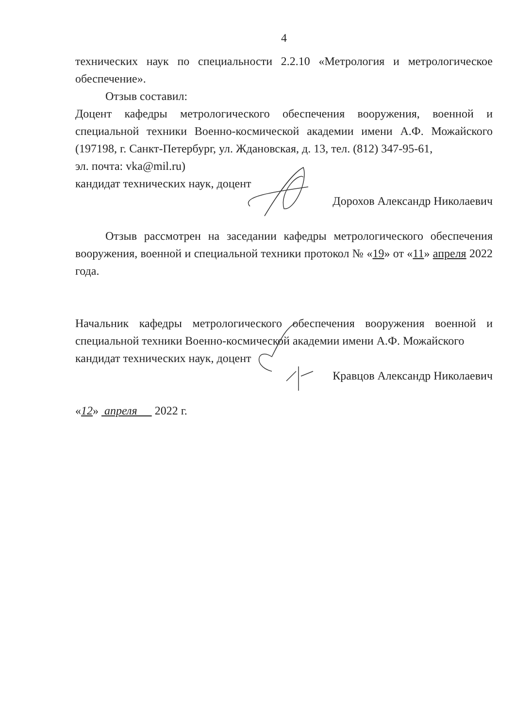4
технических наук по специальности 2.2.10 «Метрология и метрологическое обеспечение».
Отзыв составил:
Доцент кафедры метрологического обеспечения вооружения, военной и специальной техники Военно-космической академии имени А.Ф. Можайского (197198, г. Санкт-Петербург, ул. Ждановская, д. 13, тел. (812) 347-95-61,
эл. почта: vka@mil.ru)
кандидат технических наук, доцент
Дорохов Александр Николаевич
Отзыв рассмотрен на заседании кафедры метрологического обеспечения вооружения, военной и специальной техники протокол № «19» от «11» апреля 2022 года.
Начальник кафедры метрологического обеспечения вооружения военной и специальной техники Военно-космической академии имени А.Ф. Можайского
кандидат технических наук, доцент
Кравцов Александр Николаевич
«12» апреля 2022 г.